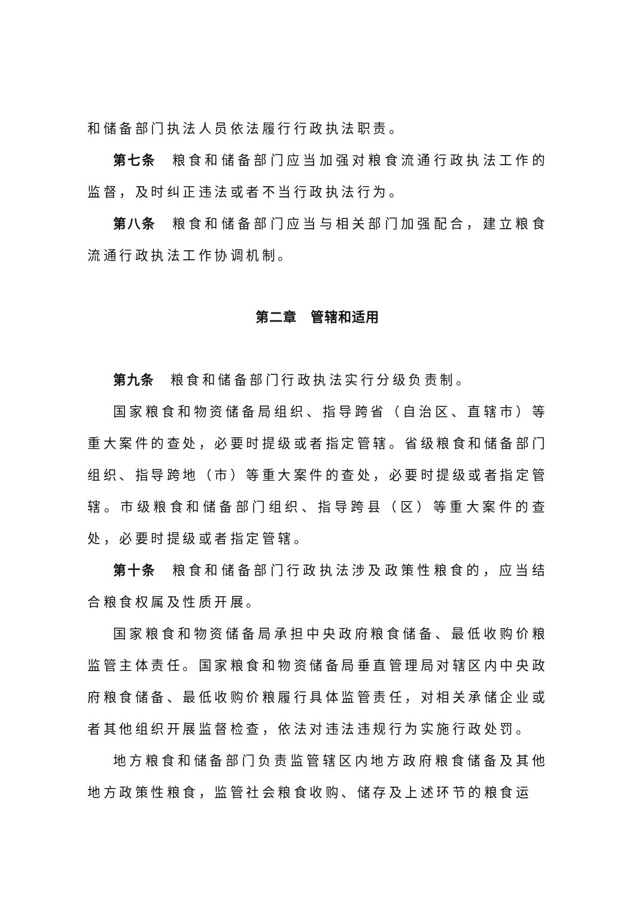和储备部门执法人员依法履行行政执法职责。
第七条　粮食和储备部门应当加强对粮食流通行政执法工作的监督，及时纠正违法或者不当行政执法行为。
第八条　粮食和储备部门应当与相关部门加强配合，建立粮食流通行政执法工作协调机制。
第二章　管辖和适用
第九条　粮食和储备部门行政执法实行分级负责制。
国家粮食和物资储备局组织、指导跨省（自治区、直辖市）等重大案件的查处，必要时提级或者指定管辖。省级粮食和储备部门组织、指导跨地（市）等重大案件的查处，必要时提级或者指定管辖。市级粮食和储备部门组织、指导跨县（区）等重大案件的查处，必要时提级或者指定管辖。
第十条　粮食和储备部门行政执法涉及政策性粮食的，应当结合粮食权属及性质开展。
国家粮食和物资储备局承担中央政府粮食储备、最低收购价粮监管主体责任。国家粮食和物资储备局垂直管理局对辖区内中央政府粮食储备、最低收购价粮履行具体监管责任，对相关承储企业或者其他组织开展监督检查，依法对违法违规行为实施行政处罚。
地方粮食和储备部门负责监管辖区内地方政府粮食储备及其他地方政策性粮食，监管社会粮食收购、储存及上述环节的粮食运